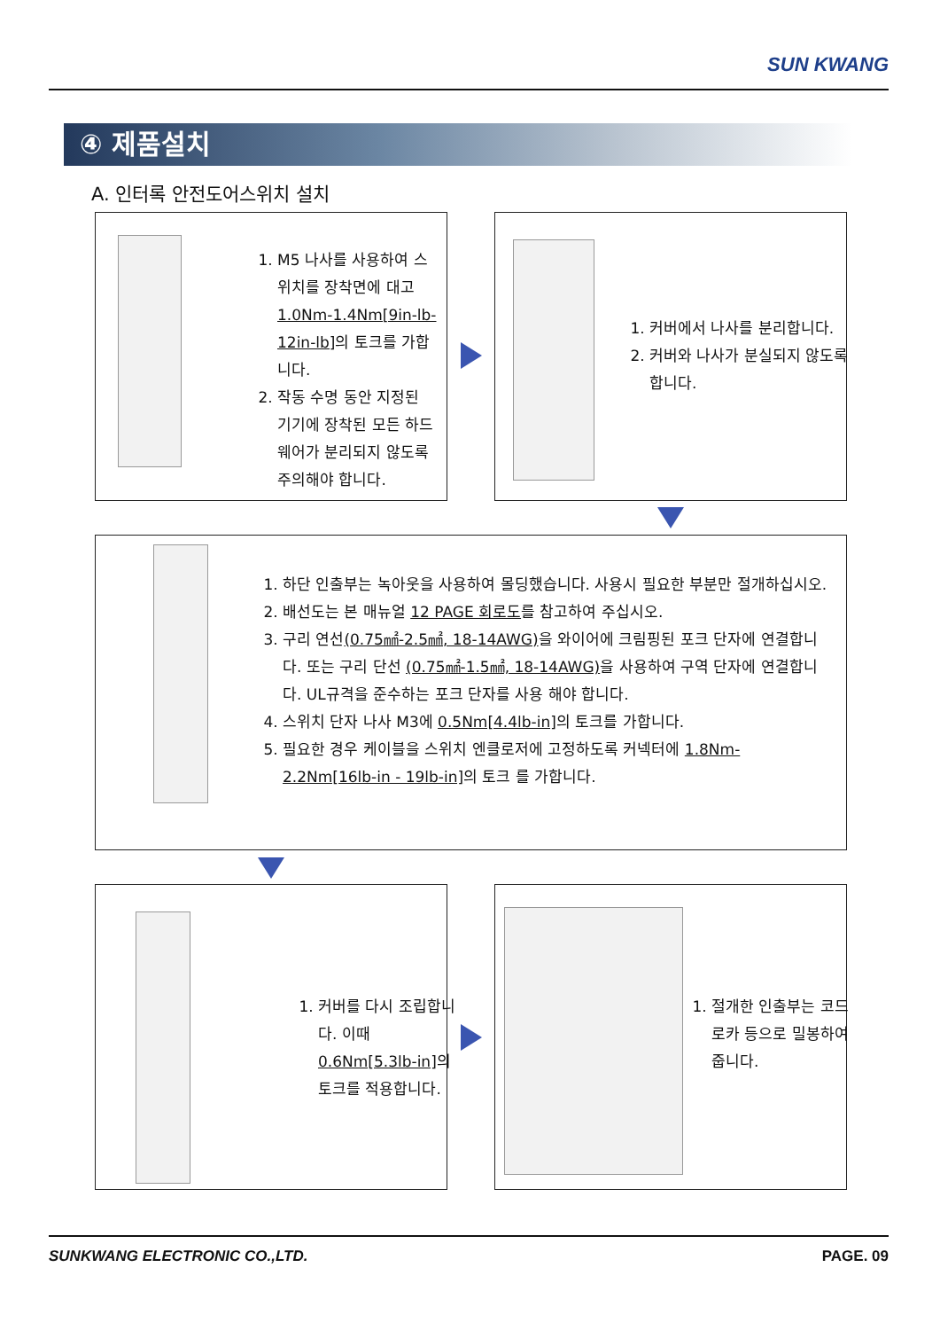SUN KWANG
④ 제품설치
A. 인터록 안전도어스위치 설치
1. M5 나사를 사용하여 스위치를 장착면에 대고 1.0Nm-1.4Nm[9in-lb-12in-lb] 의 토크를 가합니다.
2. 작동 수명 동안 지정된 기기에 장착된 모든 하드웨어가 분리되지 않도록 주의해야 합니다.
1. 커버에서 나사를 분리합니다.
2. 커버와 나사가 분실되지 않도록 합니다.
1. 하단 인출부는 녹아웃을 사용하여 몰딩했습니다. 사용시 필요한 부분만 절개하십시오.
2. 배선도는 본 매뉴얼 12 PAGE 회로도를 참고하여 주십시오.
3. 구리 연선(0.75㎟-2.5㎟, 18-14AWG) 을 와이어에 크림핑된 포크 단자에 연결합니다. 또는 구리 단선 (0.75㎟-1.5㎟, 18-14AWG) 을 사용하여 구역 단자에 연결합니다. UL규격을 준수하는 포크 단자를 사용 해야 합니다.
4. 스위치 단자 나사 M3에 0.5Nm[4.4lb-in] 의 토크를 가합니다.
5. 필요한 경우 케이블을 스위치 엔클로저에 고정하도록 커넥터에 1.8Nm-2.2Nm[16lb-in - 19lb-in] 의 토크 를 가합니다.
1. 커버를 다시 조립합니다. 이때 0.6Nm[5.3lb-in] 의 토크를 적용합니다.
1. 절개한 인출부는 코드로카 등으로 밀봉하여 줍니다.
SUNKWANG ELECTRONIC CO.,LTD. PAGE. 09